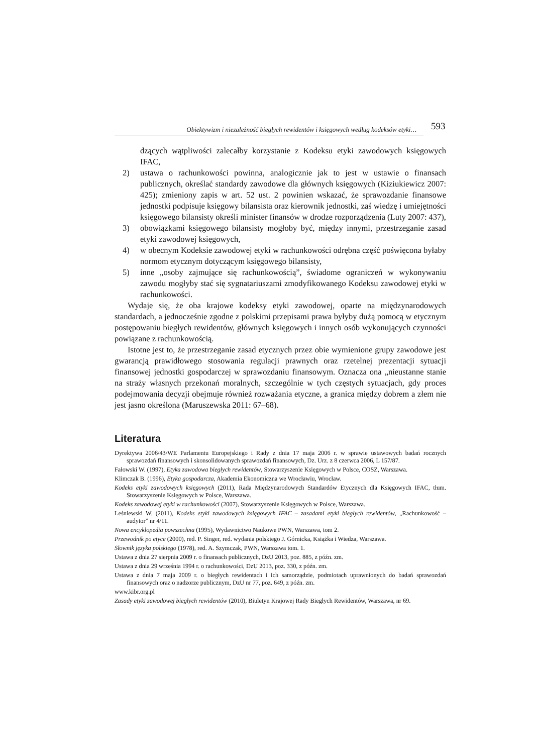Obiektywizm i niezależność biegłych rewidentów i księgowych według kodeksów etyki…
593
dzących wątpliwości zalecałby korzystanie z Kodeksu etyki zawodowych księgowych IFAC,
2) ustawa o rachunkowości powinna, analogicznie jak to jest w ustawie o finansach publicznych, określać standardy zawodowe dla głównych księgowych (Kiziukiewicz 2007: 425); zmieniony zapis w art. 52 ust. 2 powinien wskazać, że sprawozdanie finansowe jednostki podpisuje księgowy bilansista oraz kierownik jednostki, zaś wiedzę i umiejętności księgowego bilansisty określi minister finansów w drodze rozporządzenia (Luty 2007: 437),
3) obowiązkami księgowego bilansisty mogłoby być, między innymi, przestrzeganie zasad etyki zawodowej księgowych,
4) w obecnym Kodeksie zawodowej etyki w rachunkowości odrębna część poświęcona byłaby normom etycznym dotyczącym księgowego bilansisty,
5) inne „osoby zajmujące się rachunkowością”, świadome ograniczeń w wykonywaniu zawodu mogłyby stać się sygnatariuszami zmodyfikowanego Kodeksu zawodowej etyki w rachunkowości.
Wydaje się, że oba krajowe kodeksy etyki zawodowej, oparte na międzynarodowych standardach, a jednocześnie zgodne z polskimi przepisami prawa byłyby dużą pomocą w etycznym postępowaniu biegłych rewidentów, głównych księgowych i innych osób wykonujących czynności powiązane z rachunkowością.
Istotne jest to, że przestrzeganie zasad etycznych przez obie wymienione grupy zawodowe jest gwarancją prawidłowego stosowania regulacji prawnych oraz rzetelnej prezentacji sytuacji finansowej jednostki gospodarczej w sprawozdaniu finansowym. Oznacza ona „nieustanne stanie na straży własnych przekonań moralnych, szczególnie w tych częstych sytuacjach, gdy proces podejmowania decyzji obejmuje również rozważania etyczne, a granica między dobrem a złem nie jest jasno określona (Maruszewska 2011: 67–68).
Literatura
Dyrektywa 2006/43/WE Parlamentu Europejskiego i Rady z dnia 17 maja 2006 r. w sprawie ustawowych badań rocznych sprawozdań finansowych i skonsolidowanych sprawozdań finansowych, Dz. Urz. z 8 czerwca 2006, L 157/87.
Fałowski W. (1997), Etyka zawodowa biegłych rewidentów, Stowarzyszenie Księgowych w Polsce, COSZ, Warszawa.
Klimczak B. (1996), Etyka gospodarcza, Akademia Ekonomiczna we Wrocławiu, Wrocław.
Kodeks etyki zawodowych księgowych (2011), Rada Międzynarodowych Standardów Etycznych dla Księgowych IFAC, tłum. Stowarzyszenie Księgowych w Polsce, Warszawa.
Kodeks zawodowej etyki w rachunkowości (2007), Stowarzyszenie Księgowych w Polsce, Warszawa.
Leśniewski W. (2011), Kodeks etyki zawodowych księgowych IFAC – zasadami etyki biegłych rewidentów, „Rachunkowość – audytor” nr 4/11.
Nowa encyklopedia powszechna (1995), Wydawnictwo Naukowe PWN, Warszawa, tom 2.
Przewodnik po etyce (2000), red. P. Singer, red. wydania polskiego J. Górnicka, Książka i Wiedza, Warszawa.
Słownik języka polskiego (1978), red. A. Szymczak, PWN, Warszawa tom. 1.
Ustawa z dnia 27 sierpnia 2009 r. o finansach publicznych, DzU 2013, poz. 885, z późn. zm.
Ustawa z dnia 29 września 1994 r. o rachunkowości, DzU 2013, poz. 330, z późn. zm.
Ustawa z dnia 7 maja 2009 r. o biegłych rewidentach i ich samorządzie, podmiotach uprawnionych do badań sprawozdań finansowych oraz o nadzorze publicznym, DzU nr 77, poz. 649, z późn. zm.
www.kibr.org.pl
Zasady etyki zawodowej biegłych rewidentów (2010), Biuletyn Krajowej Rady Biegłych Rewidentów, Warszawa, nr 69.